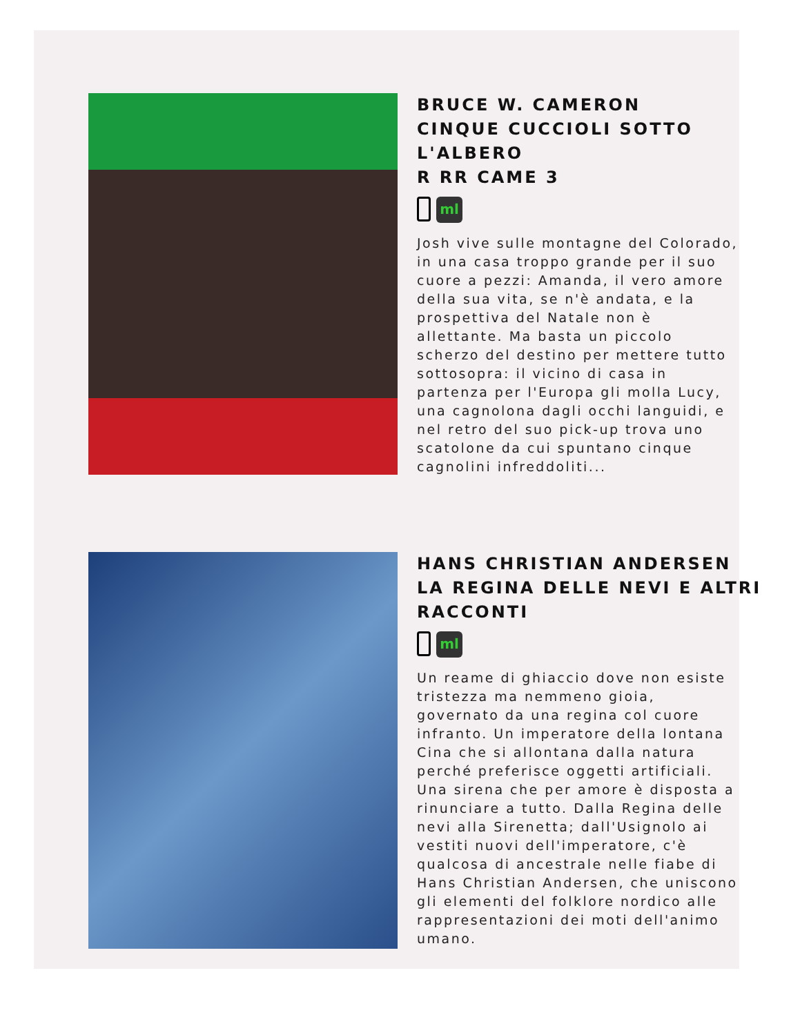BRUCE W. CAMERON
CINQUE CUCCIOLI SOTTO L'ALBERO
R RR CAME 3
ml
Josh vive sulle montagne del Colorado, in una casa troppo grande per il suo cuore a pezzi: Amanda, il vero amore della sua vita, se n'è andata, e la prospettiva del Natale non è allettante. Ma basta un piccolo scherzo del destino per mettere tutto sottosopra: il vicino di casa in partenza per l'Europa gli molla Lucy, una cagnolona dagli occhi languidi, e nel retro del suo pick-up trova uno scatolone da cui spuntano cinque cagnolini infreddoliti...
HANS CHRISTIAN ANDERSEN
LA REGINA DELLE NEVI E ALTRI RACCONTI
ml
Un reame di ghiaccio dove non esiste tristezza ma nemmeno gioia, governato da una regina col cuore infranto. Un imperatore della lontana Cina che si allontana dalla natura perché preferisce oggetti artificiali. Una sirena che per amore è disposta a rinunciare a tutto. Dalla Regina delle nevi alla Sirenetta; dall'Usignolo ai vestiti nuovi dell'imperatore, c'è qualcosa di ancestrale nelle fiabe di Hans Christian Andersen, che uniscono gli elementi del folklore nordico alle rappresentazioni dei moti dell'animo umano.